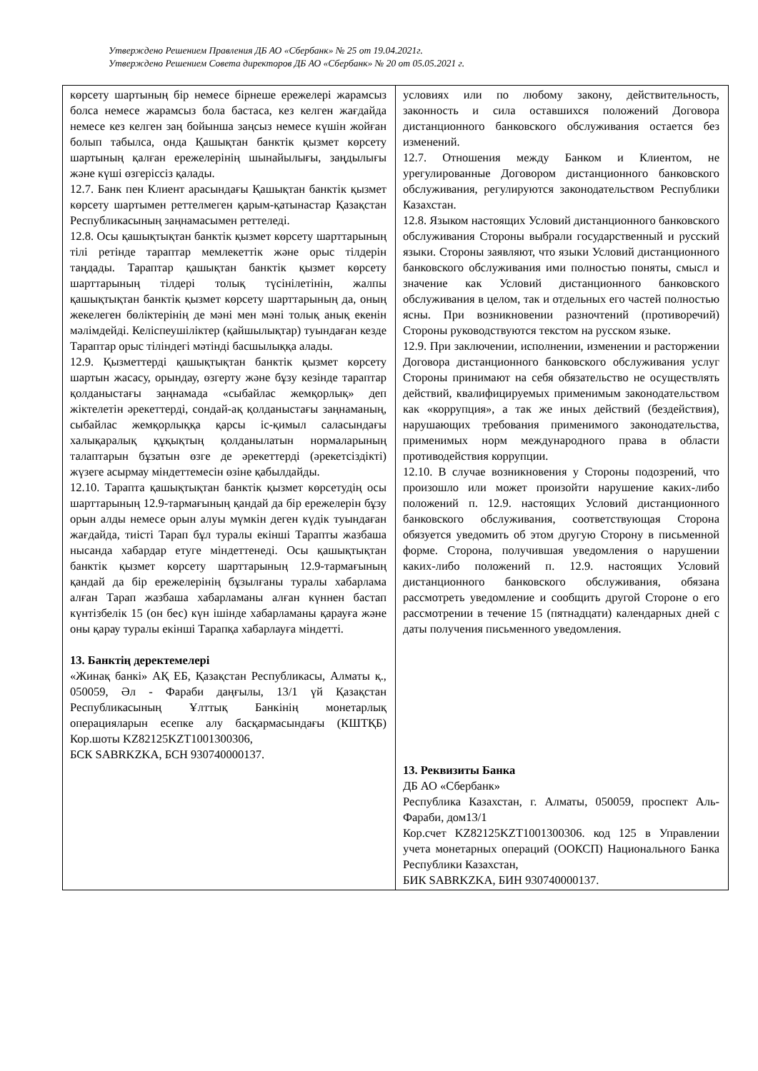Утверждено Решением Правления ДБ АО «Сбербанк» № 25 от 19.04.2021г.
Утверждено Решением Совета директоров ДБ АО «Сбербанк» № 20 от 05.05.2021 г.
| көрсету шартының бір немесе бірнеше ережелері жарамсыз болса немесе жарамсыз бола бастаса, кез келген жағдайда немесе кез келген заң бойынша заңсыз немесе күшін жойған болып табылса, онда Қашықтан банктік қызмет көрсету шартының қалған ережелерінің шынайылығы, заңдылығы және күші өзгеріссіз қалады. 12.7. Банк пен Клиент арасындағы Қашықтан банктік қызмет көрсету шартымен реттелмеген қарым-қатынастар Қазақстан Республикасының заңнамасымен реттеледі. 12.8. Осы қашықтықтан банктік қызмет көрсету шарттарының тілі ретінде тараптар мемлекеттік және орыс тілдерін таңдады. Тараптар қашықтан банктік қызмет көрсету шарттарының тілдері толық түсінілетінін, жалпы қашықтықтан банктік қызмет көрсету шарттарының да, оның жекелеген бөліктерінің де мәні мен мәні толық анық екенін мәлімдейді. Келіспеушіліктер (қайшылықтар) туындаған кезде Тараптар орыс тіліндегі мәтінді басшылыққа алады. 12.9. Қызметтерді қашықтықтан банктік қызмет көрсету шартын жасасу, орындау, өзгерту және бұзу кезінде тараптар қолданыстағы заңнамада «сыбайлас жемқорлық» деп жіктелетін әрекеттерді, сондай-ақ қолданыстағы заңнаманың, сыбайлас жемқорлыққа қарсы іс-қимыл саласындағы халықаралық құқықтың қолданылатын нормаларының талаптарын бұзатын өзге де әрекеттерді (әрекетсіздікті) жүзеге асырмау міндеттемесін өзіне қабылдайды. 12.10. Тарапта қашықтықтан банктік қызмет көрсетудің осы шарттарының 12.9-тармағының қандай да бір ережелерін бұзу орын алды немесе орын алуы мүмкін деген күдік туындаған жағдайда, тиісті Тарап бұл туралы екінші Тарапты жазбаша нысанда хабардар етуге міндеттенеді. Осы қашықтықтан банктік қызмет көрсету шарттарының 12.9-тармағының қандай да бір ережелерінің бұзылғаны туралы хабарлама алған Тарап жазбаша хабарламаны алған күннен бастап күнтізбелік 15 (он бес) күн ішінде хабарламаны қарауға және оны қарау туралы екінші Тарапқа хабарлауға міндетті. 13. Банктің деректемелері «Жинақ банкі» АҚ ЕБ, Қазақстан Республикасы, Алматы қ., 050059, Әл - Фараби даңғылы, 13/1 үй Қазақстан Республикасының Ұлттық Банкінің монетарлық операцияларын есепке алу басқармасындағы (КШТҚБ) Кор.шоты KZ82125KZT1001300306, БСК SABRKZKA, БСН 930740000137. | условиях или по любому закону, действительность, законность и сила оставшихся положений Договора дистанционного банковского обслуживания остается без изменений. 12.7. Отношения между Банком и Клиентом, не урегулированные Договором дистанционного банковского обслуживания, регулируются законодательством Республики Казахстан. 12.8. Языком настоящих Условий дистанционного банковского обслуживания Стороны выбрали государственный и русский языки. Стороны заявляют, что языки Условий дистанционного банковского обслуживания ими полностью поняты, смысл и значение как Условий дистанционного банковского обслуживания в целом, так и отдельных его частей полностью ясны. При возникновении разночтений (противоречий) Стороны руководствуются текстом на русском языке. 12.9. При заключении, исполнении, изменении и расторжении Договора дистанционного банковского обслуживания услуг Стороны принимают на себя обязательство не осуществлять действий, квалифицируемых применимым законодательством как «коррупция», а так же иных действий (бездействия), нарушающих требования применимого законодательства, применимых норм международного права в области противодействия коррупции. 12.10. В случае возникновения у Стороны подозрений, что произошло или может произойти нарушение каких-либо положений п. 12.9. настоящих Условий дистанционного банковского обслуживания, соответствующая Сторона обязуется уведомить об этом другую Сторону в письменной форме. Сторона, получившая уведомления о нарушении каких-либо положений п. 12.9. настоящих Условий дистанционного банковского обслуживания, обязана рассмотреть уведомление и сообщить другой Стороне о его рассмотрении в течение 15 (пятнадцати) календарных дней с даты получения письменного уведомления. 13. Реквизиты Банка ДБ АО «Сбербанк» Республика Казахстан, г. Алматы, 050059, проспект Аль-Фараби, дом13/1 Кор.счет KZ82125KZT1001300306. код 125 в Управлении учета монетарных операций (ООКСП) Национального Банка Республики Казахстан, БИК SABRKZKA, БИН 930740000137. |